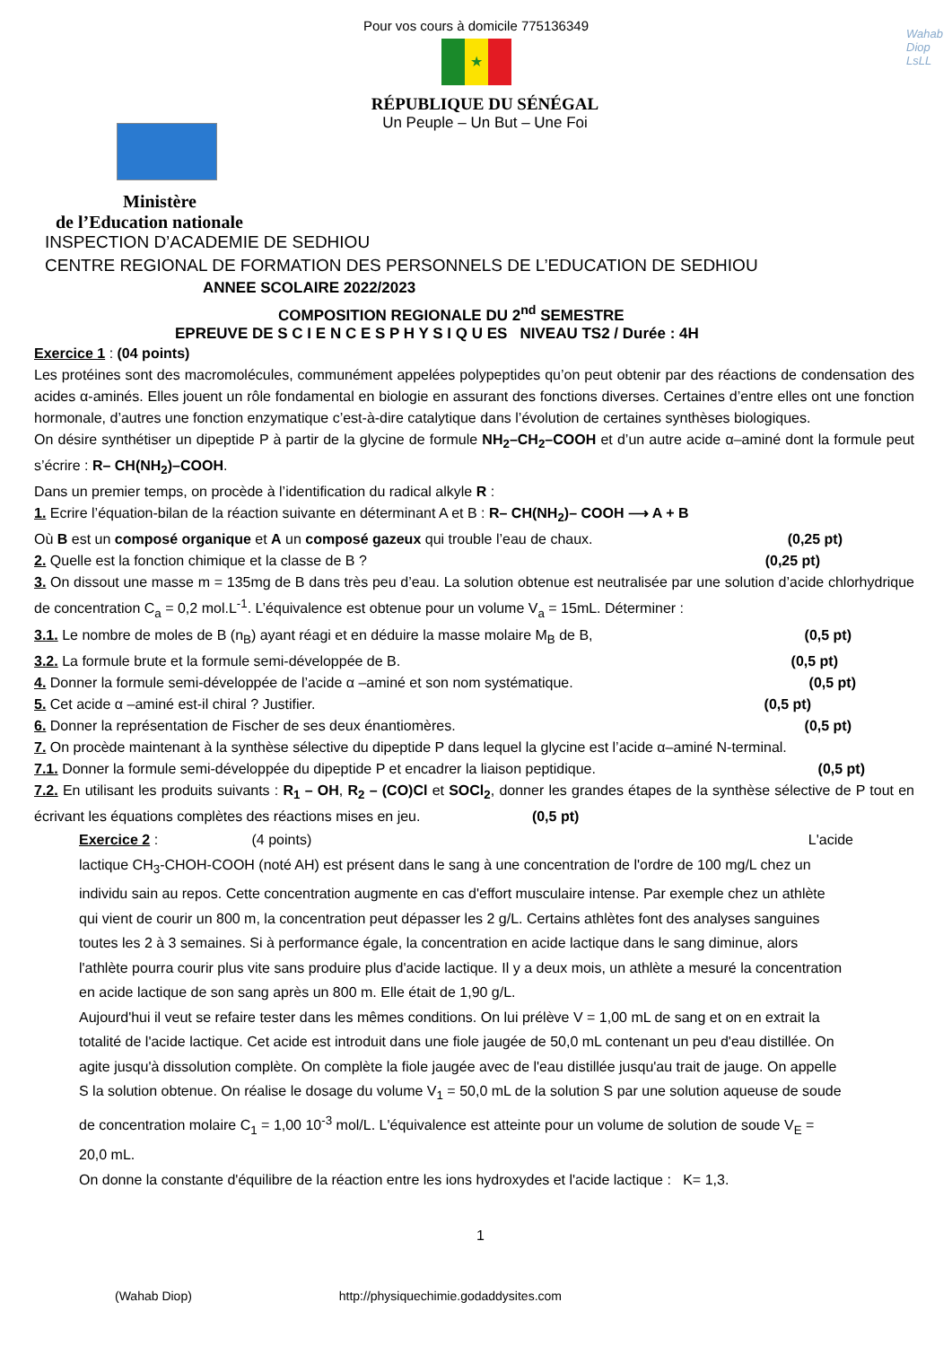Pour vos cours à domicile 775136349
Wahab
Diop
LsLL
★
RÉPUBLIQUE DU SÉNÉGAL
Un Peuple – Un But – Une Foi
Ministère
de l’Education nationale
INSPECTION D’ACADEMIE DE SEDHIOU
CENTRE REGIONAL DE FORMATION DES PERSONNELS DE L’EDUCATION DE SEDHIOU
ANNEE SCOLAIRE 2022/2023
COMPOSITION REGIONALE DU 2<sup>nd</sup> SEMESTRE
EPREUVE DE S C I E N C E S P H Y S I Q U ES NIVEAU TS2 / Durée : 4H
Exercice 1 : (04 points)
Les protéines sont des macromolécules, communément appelées polypeptides qu’on peut obtenir par des réactions de condensation des acides α-aminés. Elles jouent un rôle fondamental en biologie en assurant des fonctions diverses. Certaines d’entre elles ont une fonction hormonale, d’autres une fonction enzymatique c’est-à-dire catalytique dans l’évolution de certaines synthèses biologiques.
On désire synthétiser un dipeptide P à partir de la glycine de formule NH<sub>2</sub>–CH<sub>2</sub>–COOH et d’un autre acide α–aminé dont la formule peut s’écrire : R– CH(NH<sub>2</sub>)–COOH.
Dans un premier temps, on procède à l’identification du radical alkyle R :
1. Ecrire l’équation-bilan de la réaction suivante en déterminant A et B : R– CH(NH<sub>2</sub>)– COOH ⟶ A + B
Où B est un composé organique et A un composé gazeux qui trouble l’eau de chaux. (0,25 pt)
2. Quelle est la fonction chimique et la classe de B ? (0,25 pt)
3. On dissout une masse m = 135mg de B dans très peu d’eau. La solution obtenue est neutralisée par une solution d’acide chlorhydrique de concentration C<sub>a</sub> = 0,2 mol.L<sup>-1</sup>. L’équivalence est obtenue pour un volume V<sub>a</sub> = 15mL. Déterminer :
3.1. Le nombre de moles de B (n<sub>B</sub>) ayant réagi et en déduire la masse molaire M<sub>B</sub> de B, (0,5 pt)
3.2. La formule brute et la formule semi-développée de B. (0,5 pt)
4. Donner la formule semi-développée de l’acide α –aminé et son nom systématique. (0,5 pt)
5. Cet acide α –aminé est-il chiral ? Justifier. (0,5 pt)
6. Donner la représentation de Fischer de ses deux énantiomères. (0,5 pt)
7. On procède maintenant à la synthèse sélective du dipeptide P dans lequel la glycine est l’acide α–aminé N-terminal.
7.1. Donner la formule semi-développée du dipeptide P et encadrer la liaison peptidique. (0,5 pt)
7.2. En utilisant les produits suivants : R<sub>1</sub> – OH, R<sub>2</sub> – (CO)Cl et SOCl<sub>2</sub>, donner les grandes étapes de la synthèse sélective de P tout en écrivant les équations complètes des réactions mises en jeu. (0,5 pt)
Exercice 2 : (4 points) L'acide
lactique CH<sub>3</sub>-CHOH-COOH (noté AH) est présent dans le sang à une concentration de l'ordre de 100 mg/L chez un individu sain au repos. Cette concentration augmente en cas d'effort musculaire intense. Par exemple chez un athlète qui vient de courir un 800 m, la concentration peut dépasser les 2 g/L. Certains athlètes font des analyses sanguines toutes les 2 à 3 semaines. Si à performance égale, la concentration en acide lactique dans le sang diminue, alors l'athlète pourra courir plus vite sans produire plus d'acide lactique. Il y a deux mois, un athlète a mesuré la concentration en acide lactique de son sang après un 800 m. Elle était de 1,90 g/L.
Aujourd'hui il veut se refaire tester dans les mêmes conditions. On lui prélève V = 1,00 mL de sang et on en extrait la totalité de l'acide lactique. Cet acide est introduit dans une fiole jaugée de 50,0 mL contenant un peu d'eau distillée. On agite jusqu'à dissolution complète. On complète la fiole jaugée avec de l'eau distillée jusqu'au trait de jauge. On appelle S la solution obtenue. On réalise le dosage du volume V<sub>1</sub> = 50,0 mL de la solution S par une solution aqueuse de soude de concentration molaire C<sub>1</sub> = 1,00 10<sup>-3</sup> mol/L. L'équivalence est atteinte pour un volume de solution de soude V<sub>E</sub> = 20,0 mL.
On donne la constante d'équilibre de la réaction entre les ions hydroxydes et l'acide lactique : K= 1,3.
1
(Wahab Diop) http://physiquechimie.godaddysites.com